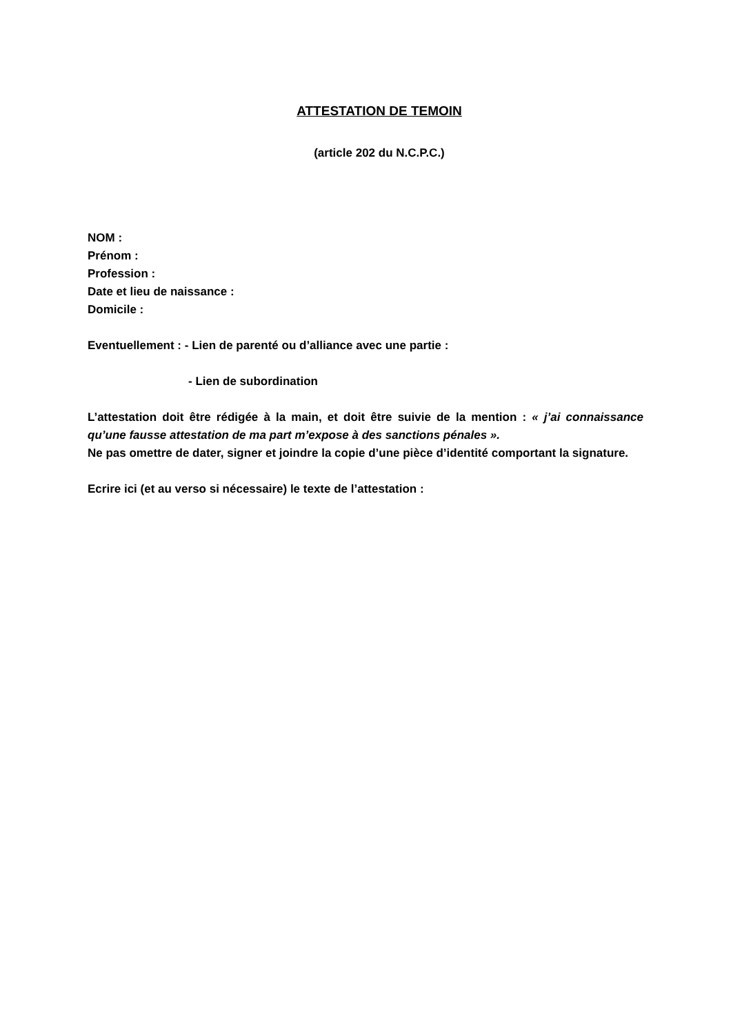ATTESTATION DE TEMOIN
(article 202 du N.C.P.C.)
NOM :
Prénom :
Profession :
Date et lieu de naissance :
Domicile :
Eventuellement : - Lien de parenté ou d’alliance avec une partie :
- Lien de subordination
L’attestation doit être rédigée à la main, et doit être suivie de la mention : « j’ai connaissance qu’une fausse attestation de ma part m’expose à des sanctions pénales ».
Ne pas omettre de dater, signer et joindre la copie d’une pièce d’identité comportant la signature.
Ecrire ici (et au verso si nécessaire) le texte de l’attestation :